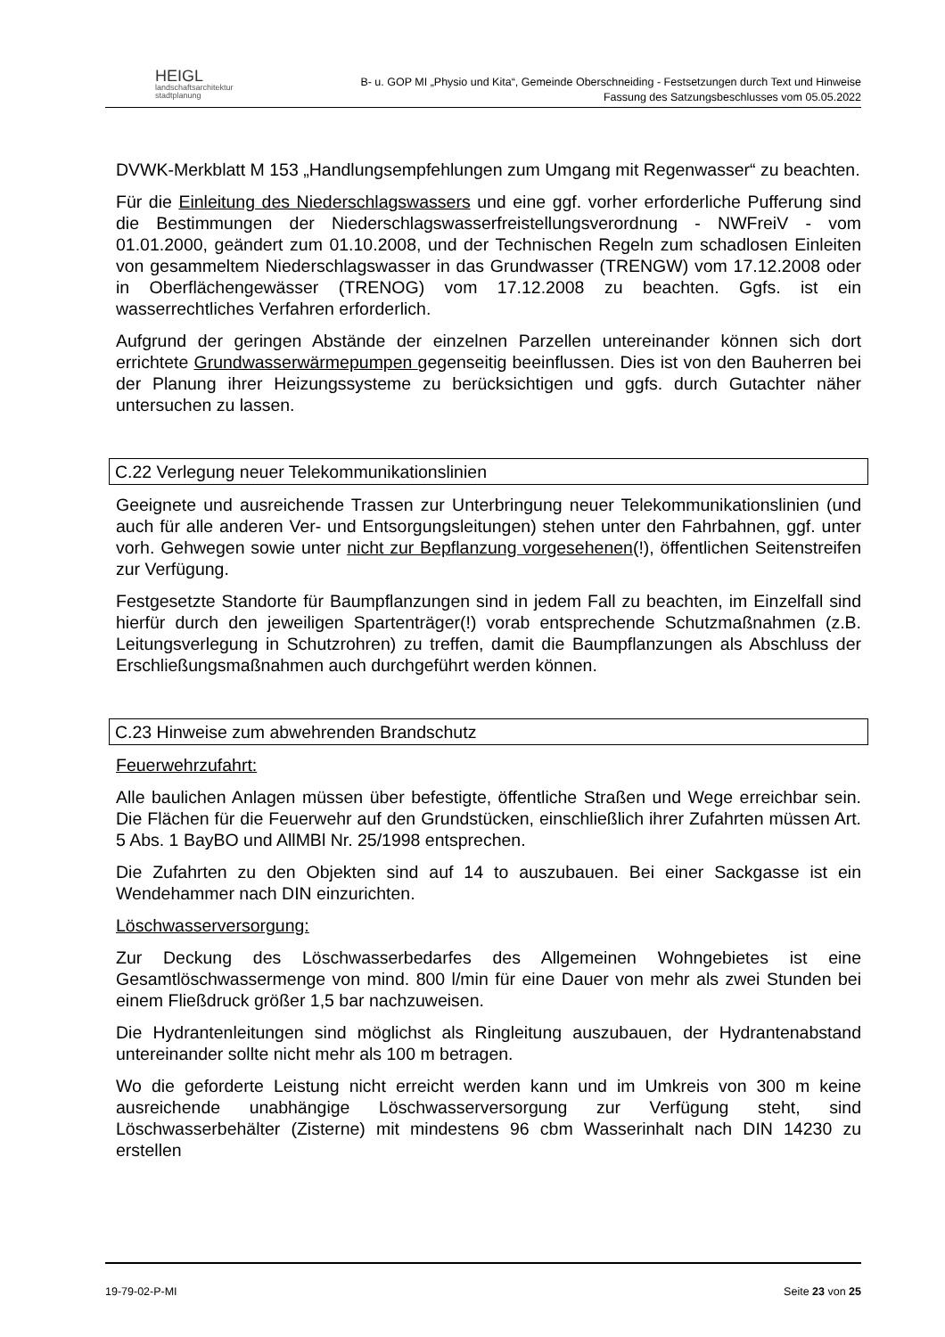HEIGL
landschaftsarchitektur
stadtplanung
B- u. GOP MI „Physio und Kita“, Gemeinde Oberschneiding - Festsetzungen durch Text und Hinweise
Fassung des Satzungsbeschlusses vom 05.05.2022
DVWK-Merkblatt M 153 „Handlungsempfehlungen zum Umgang mit Regenwasser“ zu beachten.
Für die Einleitung des Niederschlagswassers und eine ggf. vorher erforderliche Pufferung sind die Bestimmungen der Niederschlagswasserfreistellungsverordnung - NWFreiV - vom 01.01.2000, geändert zum 01.10.2008, und der Technischen Regeln zum schadlosen Einleiten von gesammeltem Niederschlagswasser in das Grundwasser (TRENGW) vom 17.12.2008 oder in Oberflächengewässer (TRENOG) vom 17.12.2008 zu beachten. Ggfs. ist ein wasserrechtliches Verfahren erforderlich.
Aufgrund der geringen Abstände der einzelnen Parzellen untereinander können sich dort errichtete Grundwasserwärmepumpen gegenseitig beeinflussen. Dies ist von den Bauherren bei der Planung ihrer Heizungssysteme zu berücksichtigen und ggfs. durch Gutachter näher untersuchen zu lassen.
C.22 Verlegung neuer Telekommunikationslinien
Geeignete und ausreichende Trassen zur Unterbringung neuer Telekommunikationslinien (und auch für alle anderen Ver- und Entsorgungsleitungen) stehen unter den Fahrbahnen, ggf. unter vorh. Gehwegen sowie unter nicht zur Bepflanzung vorgesehenen(!), öffentlichen Seitenstreifen zur Verfügung.
Festgesetzte Standorte für Baumpflanzungen sind in jedem Fall zu beachten, im Einzelfall sind hierfür durch den jeweiligen Spartenträger(!) vorab entsprechende Schutzmaßnahmen (z.B. Leitungsverlegung in Schutzrohren) zu treffen, damit die Baumpflanzungen als Abschluss der Erschließungsmaßnahmen auch durchgeführt werden können.
C.23 Hinweise zum abwehrenden Brandschutz
Feuerwehrzufahrt:
Alle baulichen Anlagen müssen über befestigte, öffentliche Straßen und Wege erreichbar sein. Die Flächen für die Feuerwehr auf den Grundstücken, einschließlich ihrer Zufahrten müssen Art. 5 Abs. 1 BayBO und AllMBl Nr. 25/1998 entsprechen.
Die Zufahrten zu den Objekten sind auf 14 to auszubauen. Bei einer Sackgasse ist ein Wendehammer nach DIN einzurichten.
Löschwasserversorgung:
Zur Deckung des Löschwasserbedarfes des Allgemeinen Wohngebietes ist eine Gesamtlöschwassermenge von mind. 800 l/min für eine Dauer von mehr als zwei Stunden bei einem Fließdruck größer 1,5 bar nachzuweisen.
Die Hydrantenleitungen sind möglichst als Ringleitung auszubauen, der Hydrantenabstand untereinander sollte nicht mehr als 100 m betragen.
Wo die geforderte Leistung nicht erreicht werden kann und im Umkreis von 300 m keine ausreichende unabhängige Löschwasserversorgung zur Verfügung steht, sind Löschwasserbehälter (Zisterne) mit mindestens 96 cbm Wasserinhalt nach DIN 14230 zu erstellen
19-79-02-P-MI Seite 23 von 25